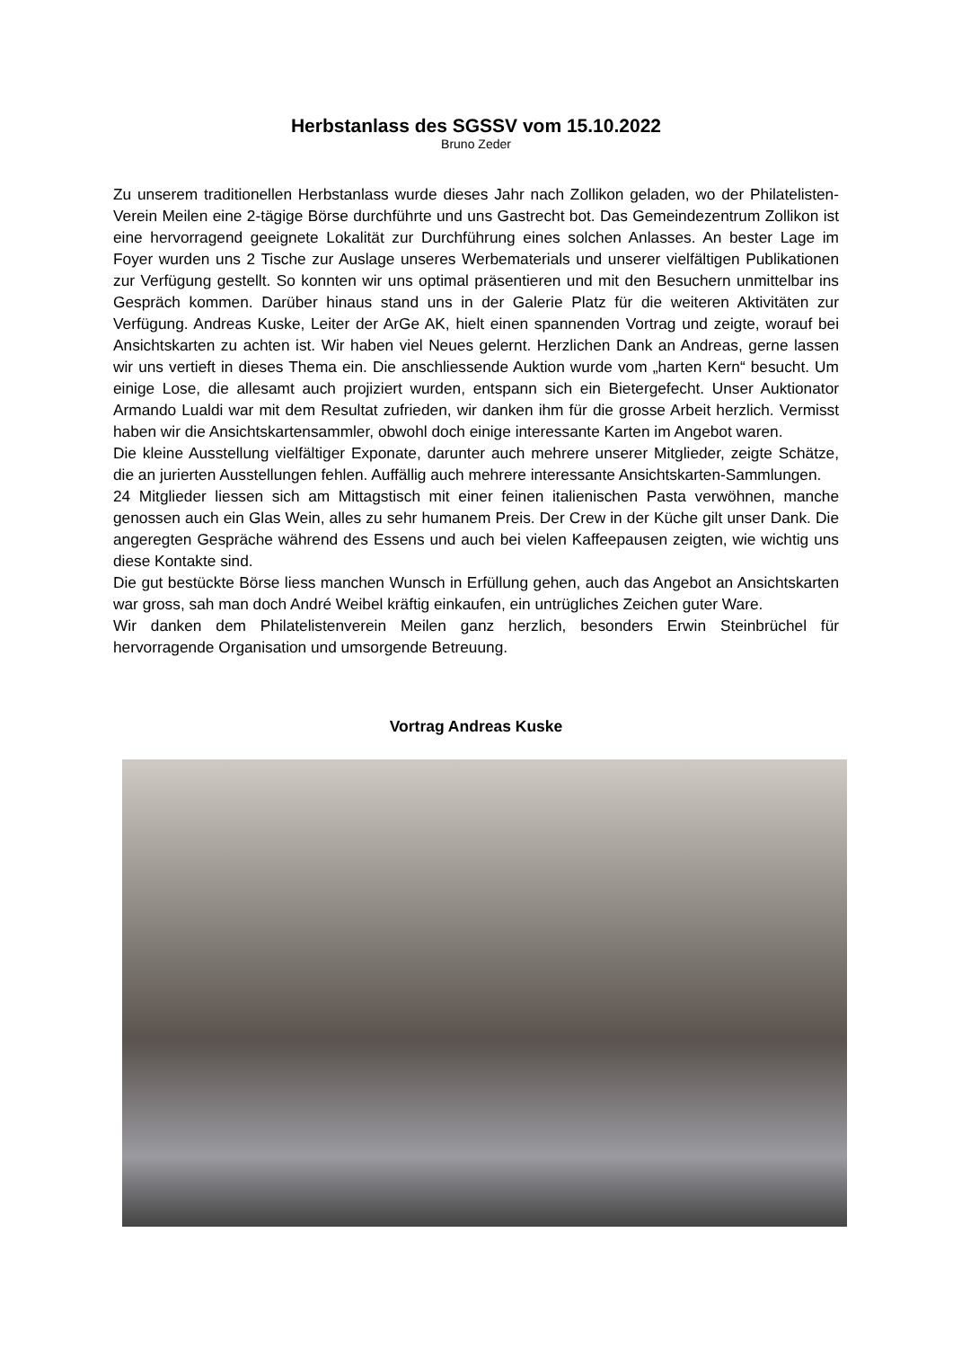Herbstanlass des SGSSV vom 15.10.2022
Bruno Zeder
Zu unserem traditionellen Herbstanlass wurde dieses Jahr nach Zollikon geladen, wo der Philatelisten-Verein Meilen eine 2-tägige Börse durchführte und uns Gastrecht bot. Das Gemeindezentrum Zollikon ist eine hervorragend geeignete Lokalität zur Durchführung eines solchen Anlasses. An bester Lage im Foyer wurden uns 2 Tische zur Auslage unseres Werbematerials und unserer vielfältigen Publikationen zur Verfügung gestellt. So konnten wir uns optimal präsentieren und mit den Besuchern unmittelbar ins Gespräch kommen. Darüber hinaus stand uns in der Galerie Platz für die weiteren Aktivitäten zur Verfügung. Andreas Kuske, Leiter der ArGe AK, hielt einen spannenden Vortrag und zeigte, worauf bei Ansichtskarten zu achten ist. Wir haben viel Neues gelernt. Herzlichen Dank an Andreas, gerne lassen wir uns vertieft in dieses Thema ein. Die anschliessende Auktion wurde vom „harten Kern“ besucht. Um einige Lose, die allesamt auch projiziert wurden, entspann sich ein Bietergefecht. Unser Auktionator Armando Lualdi war mit dem Resultat zufrieden, wir danken ihm für die grosse Arbeit herzlich. Vermisst haben wir die Ansichtskartensammler, obwohl doch einige interessante Karten im Angebot waren.
Die kleine Ausstellung vielfältiger Exponate, darunter auch mehrere unserer Mitglieder, zeigte Schätze, die an jurierten Ausstellungen fehlen. Auffällig auch mehrere interessante Ansichtskarten-Sammlungen.
24 Mitglieder liessen sich am Mittagstisch mit einer feinen italienischen Pasta verwöhnen, manche genossen auch ein Glas Wein, alles zu sehr humanem Preis. Der Crew in der Küche gilt unser Dank. Die angeregten Gespräche während des Essens und auch bei vielen Kaffeepausen zeigten, wie wichtig uns diese Kontakte sind.
Die gut bestückte Börse liess manchen Wunsch in Erfüllung gehen, auch das Angebot an Ansichtskarten war gross, sah man doch André Weibel kräftig einkaufen, ein untrügliches Zeichen guter Ware.
Wir danken dem Philatelistenverein Meilen ganz herzlich, besonders Erwin Steinbrüchel für hervorragende Organisation und umsorgende Betreuung.
Vortrag Andreas Kuske